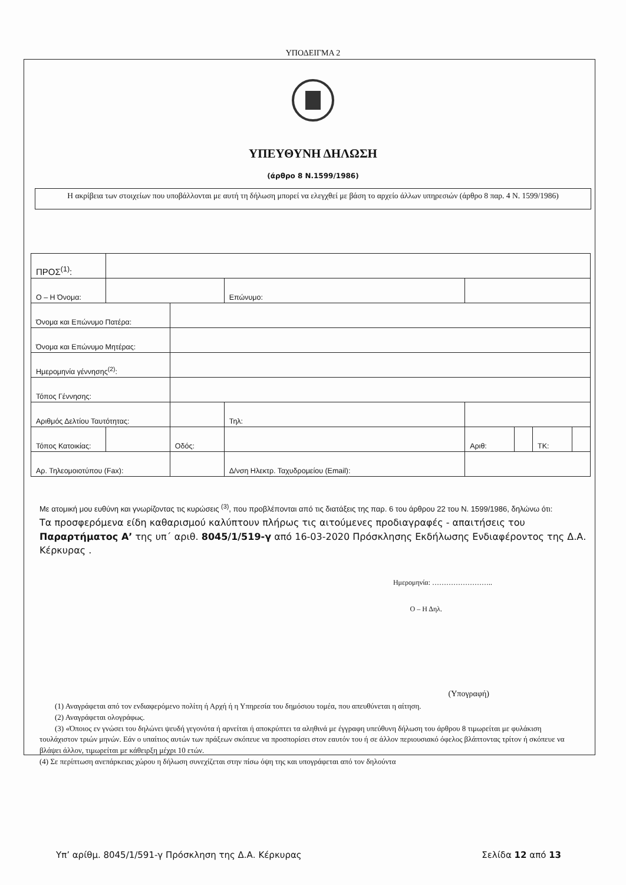ΥΠΟΔΕΙΓΜΑ 2
ΥΠΕΥΘΥΝΗ ΔΗΛΩΣΗ
(άρθρο 8 Ν.1599/1986)
Η ακρίβεια των στοιχείων που υποβάλλονται με αυτή τη δήλωση μπορεί να ελεγχθεί με βάση το αρχείο άλλων υπηρεσιών (άρθρο 8 παρ. 4 Ν. 1599/1986)
| ΠΡΟΣ<sup>(1)</sup>: | | | | | | | | |
| Ο – Η Όνομα: | | | | Επώνυμο: | | | | |
| Όνομα και Επώνυμο Πατέρα: | | | | | | | | |
| Όνομα και Επώνυμο Μητέρας: | | | | | | | | |
| Ημερομηνία γέννησης<sup>(2)</sup>: | | | | | | | | |
| Τόπος Γέννησης: | | | | | | | | |
| Αριθμός Δελτίου Ταυτότητας: | | | | Τηλ: | | | | |
| Τόπος Κατοικίας: | | Οδός: | | | Αριθ: | | ΤΚ: | |
| Αρ. Τηλεομοιοτύπου (Fax): | | | | Δ/νση Ηλεκτρ. Ταχυδρομείου (Email): | | | | |
Με ατομική μου ευθύνη και γνωρίζοντας τις κυρώσεις <sup>(3)</sup>, που προβλέπονται από τις διατάξεις της παρ. 6 του άρθρου 22 του Ν. 1599/1986, δηλώνω ότι:
Τα προσφερόμενα είδη καθαρισμού καλύπτουν πλήρως τις αιτούμενες προδιαγραφές - απαιτήσεις του Παραρτήματος Α’ της υπ΄ αριθ. 8045/1/519-γ από 16-03-2020 Πρόσκλησης Εκδήλωσης Ενδιαφέροντος της Δ.Α. Κέρκυρας .
Ημερομηνία: ……………………..
Ο – Η Δηλ.
(Υπογραφή)
(1) Αναγράφεται από τον ενδιαφερόμενο πολίτη ή Αρχή ή η Υπηρεσία του δημόσιου τομέα, που απευθύνεται η αίτηση.
(2) Αναγράφεται ολογράφως.
(3) «Όποιος εν γνώσει του δηλώνει ψευδή γεγονότα ή αρνείται ή αποκρύπτει τα αληθινά με έγγραφη υπεύθυνη δήλωση του άρθρου 8 τιμωρείται με φυλάκιση τουλάχιστον τριών μηνών. Εάν ο υπαίτιος αυτών των πράξεων σκόπευε να προσπορίσει στον εαυτόν του ή σε άλλον περιουσιακό όφελος βλάπτοντας τρίτον ή σκόπευε να βλάψει άλλον, τιμωρείται με κάθειρξη μέχρι 10 ετών.
(4) Σε περίπτωση ανεπάρκειας χώρου η δήλωση συνεχίζεται στην πίσω όψη της και υπογράφεται από τον δηλούντα
Υπ’ αρίθμ. 8045/1/591-γ Πρόσκληση της Δ.Α. Κέρκυρας Σελίδα 12 από 13